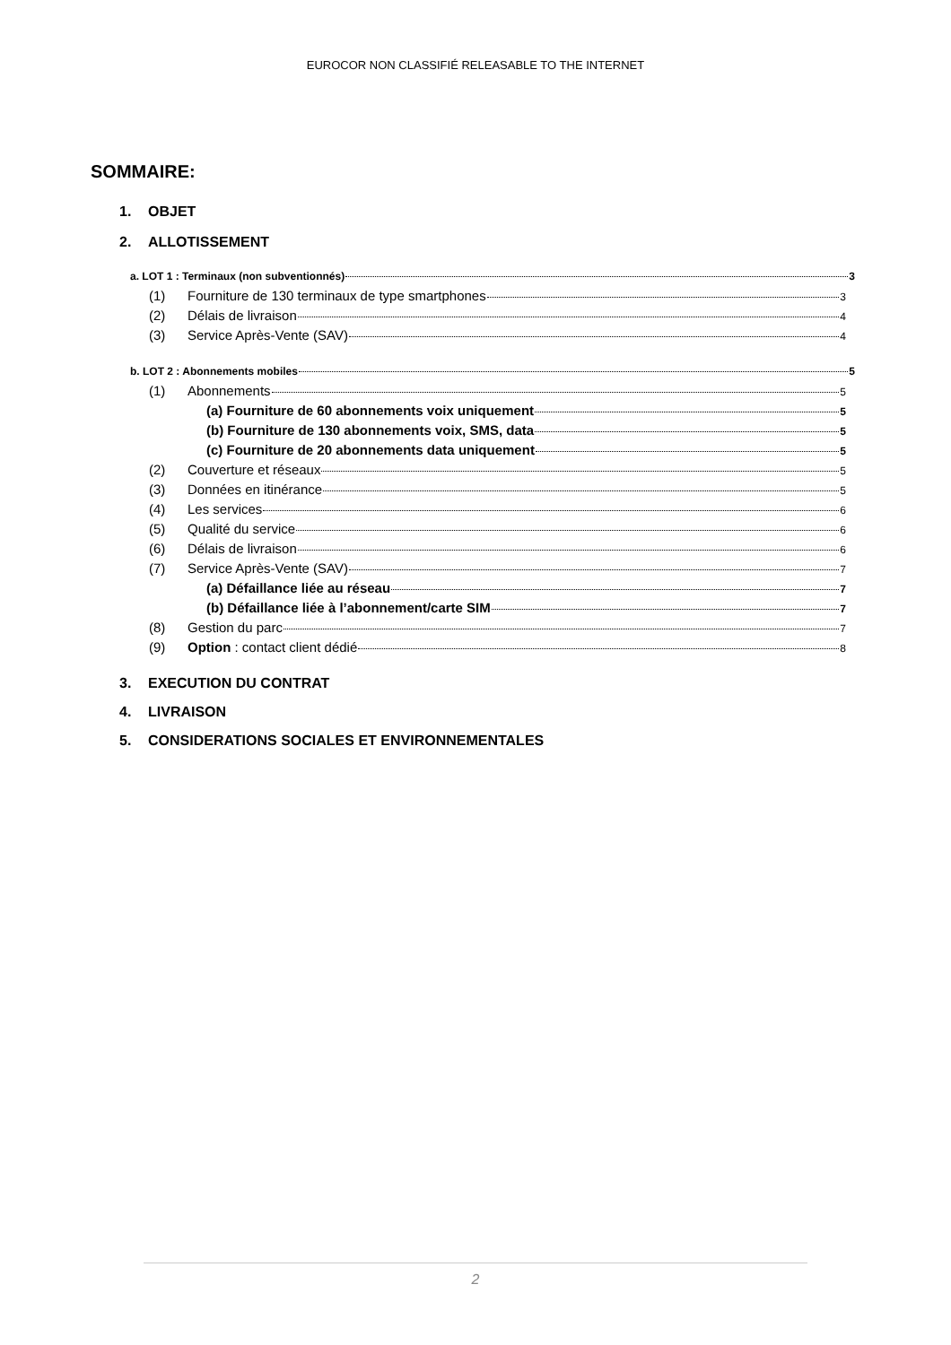EUROCOR NON CLASSIFIÉ RELEASABLE TO THE INTERNET
SOMMAIRE:
1. OBJET
2. ALLOTISSEMENT
a. LOT 1 : Terminaux (non subventionnés) 3
(1) Fourniture de 130 terminaux de type smartphones 3
(2) Délais de livraison 4
(3) Service Après-Vente (SAV) 4
b. LOT 2 : Abonnements mobiles 5
(1) Abonnements 5
(a) Fourniture de 60 abonnements voix uniquement 5
(b) Fourniture de 130 abonnements voix, SMS, data 5
(c) Fourniture de 20 abonnements data uniquement 5
(2) Couverture et réseaux 5
(3) Données en itinérance 5
(4) Les services 6
(5) Qualité du service 6
(6) Délais de livraison 6
(7) Service Après-Vente (SAV) 7
(a) Défaillance liée au réseau 7
(b) Défaillance liée à l’abonnement/carte SIM 7
(8) Gestion du parc 7
(9) Option : contact client dédié 8
3. EXECUTION DU CONTRAT
4. LIVRAISON
5. CONSIDERATIONS SOCIALES ET ENVIRONNEMENTALES
2